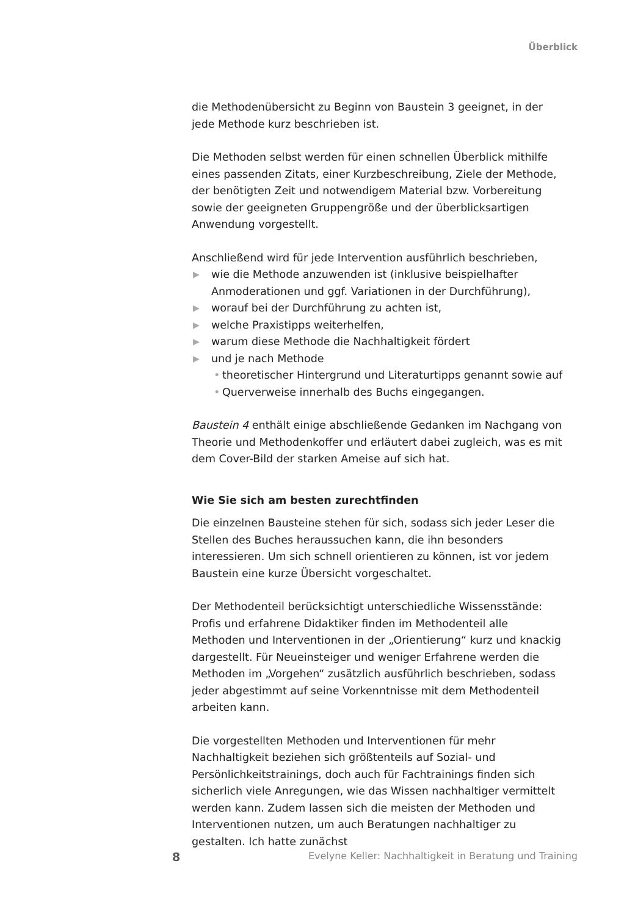Überblick
die Methodenübersicht zu Beginn von Baustein 3 geeignet, in der jede Methode kurz beschrieben ist.
Die Methoden selbst werden für einen schnellen Überblick mithilfe eines passenden Zitats, einer Kurzbeschreibung, Ziele der Methode, der benötigten Zeit und notwendigem Material bzw. Vorbereitung sowie der geeigneten Gruppengröße und der überblicksartigen Anwendung vorgestellt.
Anschließend wird für jede Intervention ausführlich beschrieben,
▶ wie die Methode anzuwenden ist (inklusive beispielhafter Anmoderationen und ggf. Variationen in der Durchführung),
▶ worauf bei der Durchführung zu achten ist,
▶ welche Praxistipps weiterhelfen,
▶ warum diese Methode die Nachhaltigkeit fördert
▶ und je nach Methode
• theoretischer Hintergrund und Literaturtipps genannt sowie auf
• Querverweise innerhalb des Buchs eingegangen.
Baustein 4 enthält einige abschließende Gedanken im Nachgang von Theorie und Methodenkoffer und erläutert dabei zugleich, was es mit dem Cover-Bild der starken Ameise auf sich hat.
Wie Sie sich am besten zurechtfinden
Die einzelnen Bausteine stehen für sich, sodass sich jeder Leser die Stellen des Buches heraussuchen kann, die ihn besonders interessieren. Um sich schnell orientieren zu können, ist vor jedem Baustein eine kurze Übersicht vorgeschaltet.
Der Methodenteil berücksichtigt unterschiedliche Wissensstände: Profis und erfahrene Didaktiker finden im Methodenteil alle Methoden und Interventionen in der „Orientierung“ kurz und knackig dargestellt. Für Neueinsteiger und weniger Erfahrene werden die Methoden im „Vorgehen“ zusätzlich ausführlich beschrieben, sodass jeder abgestimmt auf seine Vorkenntnisse mit dem Methodenteil arbeiten kann.
Die vorgestellten Methoden und Interventionen für mehr Nachhaltigkeit beziehen sich größtenteils auf Sozial- und Persönlichkeitstrainings, doch auch für Fachtrainings finden sich sicherlich viele Anregungen, wie das Wissen nachhaltiger vermittelt werden kann. Zudem lassen sich die meisten der Methoden und Interventionen nutzen, um auch Beratungen nachhaltiger zu gestalten. Ich hatte zunächst
8 Evelyne Keller: Nachhaltigkeit in Beratung und Training